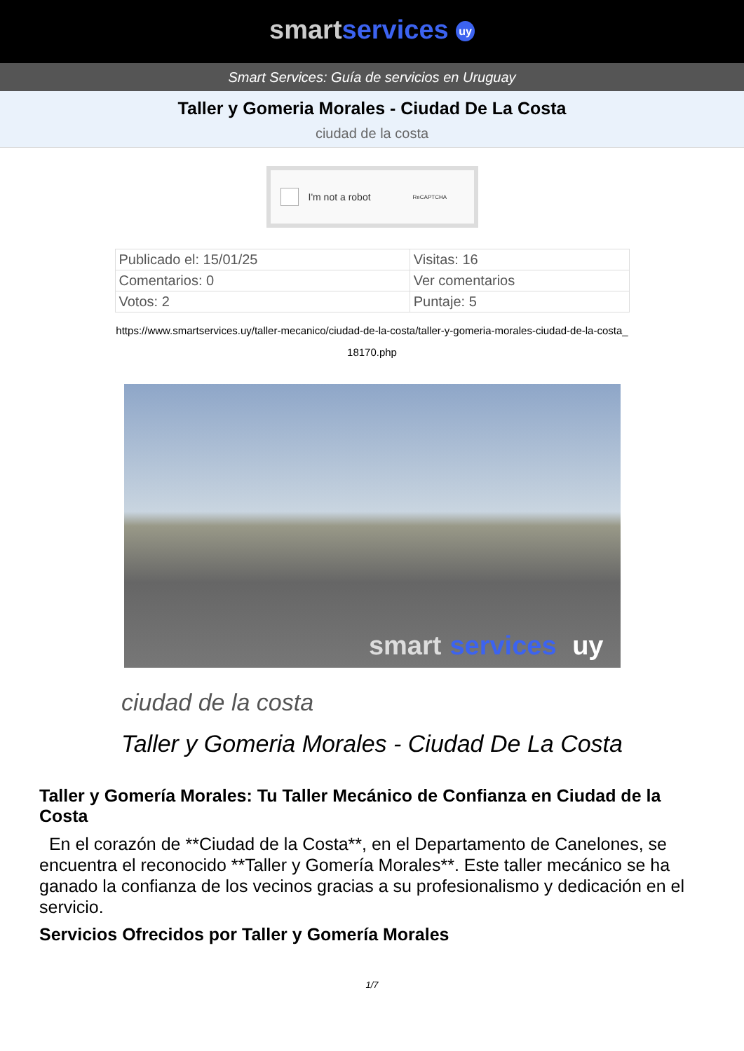smart services uy
Smart Services: Guía de servicios en Uruguay
Taller y Gomeria Morales - Ciudad De La Costa
ciudad de la costa
I'm not a robot ReCAPTCHA
| Publicado el: 15/01/25 | Visitas: 16 |
| Comentarios: 0 | Ver comentarios |
| Votos: 2 | Puntaje: 5 |
https://www.smartservices.uy/taller-mecanico/ciudad-de-la-costa/taller-y-gomeria-morales-ciudad-de-la-costa_18170.php
smart services uy
ciudad de la costa
Taller y Gomeria Morales - Ciudad De La Costa
Taller y Gomería Morales: Tu Taller Mecánico de Confianza en Ciudad de la Costa
En el corazón de **Ciudad de la Costa**, en el Departamento de Canelones, se encuentra el reconocido **Taller y Gomería Morales**. Este taller mecánico se ha ganado la confianza de los vecinos gracias a su profesionalismo y dedicación en el servicio.
Servicios Ofrecidos por Taller y Gomería Morales
1/7